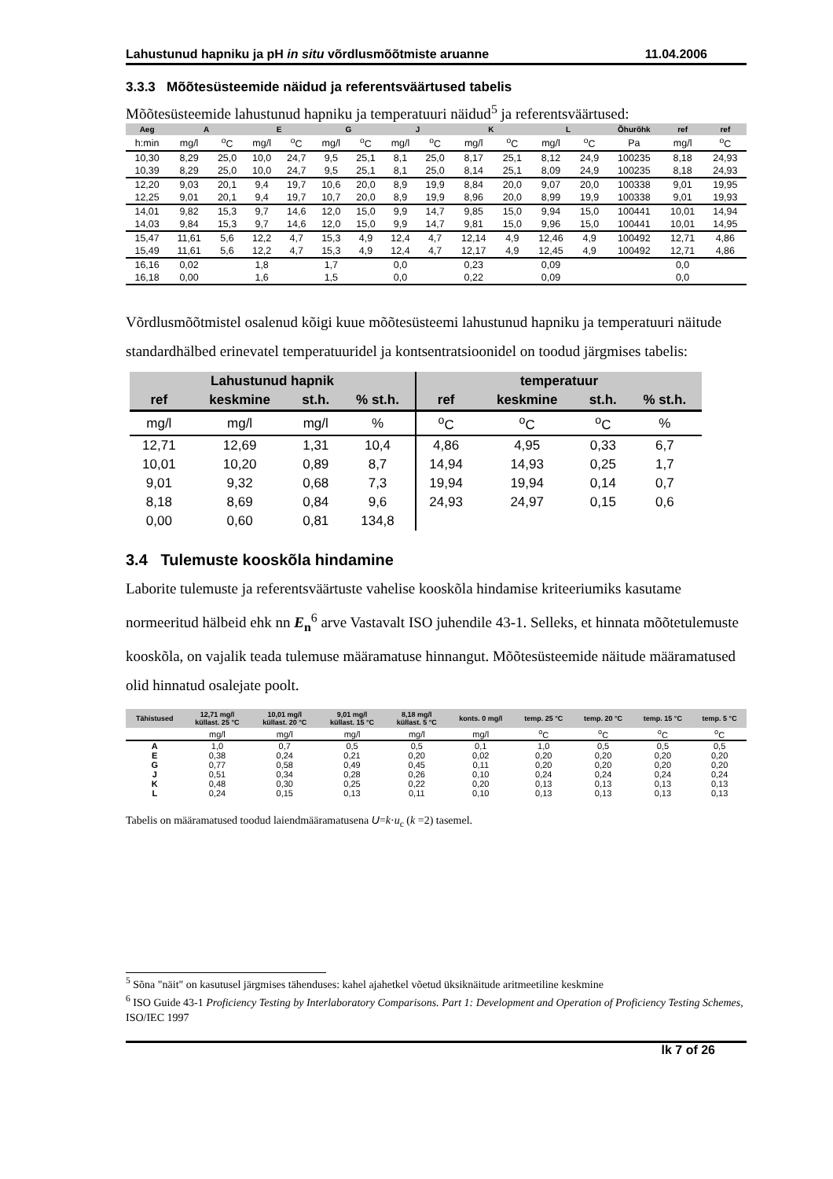Lahustunud hapniku ja pH in situ võrdlusmõõtmiste aruanne 11.04.2006
3.3.3 Mõõtesüsteemide näidud ja referentsväärtused tabelis
Mõõtesüsteemide lahustunud hapniku ja temperatuuri näidud<sup>5</sup> ja referentsväärtused:
| Aeg | A | | E | | G | | J | | K | | L | | Õhurõhk | ref | ref |
| --- | --- | --- | --- | --- | --- | --- | --- | --- | --- | --- | --- | --- | --- | --- | --- |
| h:min | mg/l | <sup>o</sup> C | mg/l | <sup>o</sup> C | mg/l | <sup>o</sup> C | mg/l | <sup>o</sup> C | mg/l | <sup>o</sup> C | mg/l | <sup>o</sup> C | Pa | mg/l | <sup>o</sup> C |
| 10,30 | 8,29 | 25,0 | 10,0 | 24,7 | 9,5 | 25,1 | 8,1 | 25,0 | 8,17 | 25,1 | 8,12 | 24,9 | 100235 | 8,18 | 24,93 |
| 10,39 | 8,29 | 25,0 | 10,0 | 24,7 | 9,5 | 25,1 | 8,1 | 25,0 | 8,14 | 25,1 | 8,09 | 24,9 | 100235 | 8,18 | 24,93 |
| 12,20 | 9,03 | 20,1 | 9,4 | 19,7 | 10,6 | 20,0 | 8,9 | 19,9 | 8,84 | 20,0 | 9,07 | 20,0 | 100338 | 9,01 | 19,95 |
| 12,25 | 9,01 | 20,1 | 9,4 | 19,7 | 10,7 | 20,0 | 8,9 | 19,9 | 8,96 | 20,0 | 8,99 | 19,9 | 100338 | 9,01 | 19,93 |
| 14,01 | 9,82 | 15,3 | 9,7 | 14,6 | 12,0 | 15,0 | 9,9 | 14,7 | 9,85 | 15,0 | 9,94 | 15,0 | 100441 | 10,01 | 14,94 |
| 14,03 | 9,84 | 15,3 | 9,7 | 14,6 | 12,0 | 15,0 | 9,9 | 14,7 | 9,81 | 15,0 | 9,96 | 15,0 | 100441 | 10,01 | 14,95 |
| 15,47 | 11,61 | 5,6 | 12,2 | 4,7 | 15,3 | 4,9 | 12,4 | 4,7 | 12,14 | 4,9 | 12,46 | 4,9 | 100492 | 12,71 | 4,86 |
| 15,49 | 11,61 | 5,6 | 12,2 | 4,7 | 15,3 | 4,9 | 12,4 | 4,7 | 12,17 | 4,9 | 12,45 | 4,9 | 100492 | 12,71 | 4,86 |
| 16,16 | 0,02 | | 1,8 | | 1,7 | | 0,0 | | 0,23 | | 0,09 | | | 0,0 | |
| 16,18 | 0,00 | | 1,6 | | 1,5 | | 0,0 | | 0,22 | | 0,09 | | | 0,0 | |
Võrdlusmõõtmistel osalenud kõigi kuue mõõtesüsteemi lahustunud hapniku ja temperatuuri näitude standardhälbed erinevatel temperatuuridel ja kontsentratsioonidel on toodud järgmises tabelis:
| Lahustunud hapnik | | | | temperatuur | | | |
| --- | --- | --- | --- | --- | --- | --- | --- |
| ref | keskmine | st.h. | % st.h. | ref | keskmine | st.h. | % st.h. |
| mg/l | mg/l | mg/l | % | <sup>o</sup> C | <sup>o</sup> C | <sup>o</sup> C | % |
| 12,71 | 12,69 | 1,31 | 10,4 | 4,86 | 4,95 | 0,33 | 6,7 |
| 10,01 | 10,20 | 0,89 | 8,7 | 14,94 | 14,93 | 0,25 | 1,7 |
| 9,01 | 9,32 | 0,68 | 7,3 | 19,94 | 19,94 | 0,14 | 0,7 |
| 8,18 | 8,69 | 0,84 | 9,6 | 24,93 | 24,97 | 0,15 | 0,6 |
| 0,00 | 0,60 | 0,81 | 134,8 | | | | |
3.4 Tulemuste kooskõla hindamine
Laborite tulemuste ja referentsväärtuste vahelise kooskõla hindamise kriteeriumiks kasutame normeeritud hälbeid ehk nn E<sub>n</sub><sup>6</sup> arve Vastavalt ISO juhendile 43-1. Selleks, et hinnata mõõtetulemuste kooskõla, on vajalik teada tulemuse määramatuse hinnangut. Mõõtesüsteemide näitude määramatused olid hinnatud osalejate poolt.
| Tähistused | 12,71 mg/l küllast. 25 °C | 10,01 mg/l küllast. 20 °C | 9,01 mg/l küllast. 15 °C | 8,18 mg/l küllast. 5 °C | konts. 0 mg/l | temp. 25 °C | temp. 20 °C | temp. 15 °C | temp. 5 °C |
| --- | --- | --- | --- | --- | --- | --- | --- | --- | --- |
| | mg/l | mg/l | mg/l | mg/l | mg/l | <sup>o</sup> C | <sup>o</sup> C | <sup>o</sup> C | <sup>o</sup> C |
| A | 1,0 | 0,7 | 0,5 | 0,5 | 0,1 | 1,0 | 0,5 | 0,5 | 0,5 |
| E | 0,38 | 0,24 | 0,21 | 0,20 | 0,02 | 0,20 | 0,20 | 0,20 | 0,20 |
| G | 0,77 | 0,58 | 0,49 | 0,45 | 0,11 | 0,20 | 0,20 | 0,20 | 0,20 |
| J | 0,51 | 0,34 | 0,28 | 0,26 | 0,10 | 0,24 | 0,24 | 0,24 | 0,24 |
| K | 0,48 | 0,30 | 0,25 | 0,22 | 0,20 | 0,13 | 0,13 | 0,13 | 0,13 |
| L | 0,24 | 0,15 | 0,13 | 0,11 | 0,10 | 0,13 | 0,13 | 0,13 | 0,13 |
Tabelis on määramatused toodud laiendmääramatusena U=k·u<sub>c</sub> (k =2) tasemel.
<sup>5</sup> Sõna "näit" on kasutusel järgmises tähenduses: kahel ajahetkel võetud üksiknäitude aritmeetiline keskmine
<sup>6</sup> ISO Guide 43-1 Proficiency Testing by Interlaboratory Comparisons. Part 1: Development and Operation of Proficiency Testing Schemes, ISO/IEC 1997
lk 7 of 26